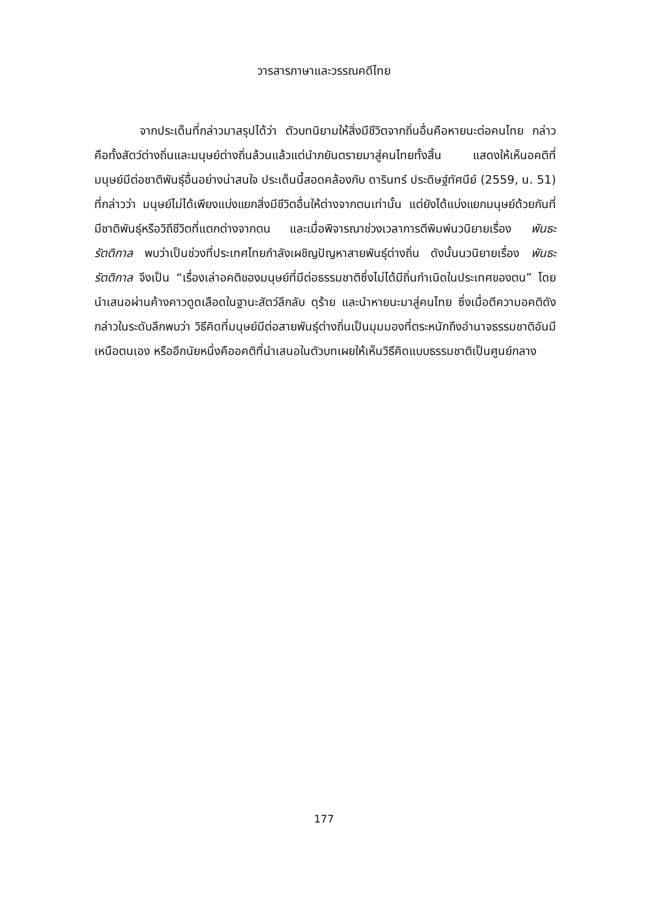วารสารภาษาและวรรณคดีไทย
จากประเด็นที่กล่าวมาสรุปได้ว่า ตัวบทนิยามให้สิ่งมีชีวิตจากถิ่นอื่นคือหายนะต่อคนไทย กล่าวคือทั้งสัตว์ต่างถิ่นและมนุษย์ต่างถิ่นล้วนแล้วแต่นำภยันตรายมาสู่คนไทยทั้งสิ้น แสดงให้เห็นอคติที่มนุษย์มีต่อชาติพันธุ์อื่นอย่างน่าสนใจ ประเด็นนี้สอดคล้องกับ ดารินทร์ ประดิษฐ์ทัศนีย์ (2559, น. 51) ที่กล่าวว่า มนุษย์ไม่ได้เพียงแบ่งแยกสิ่งมีชีวิตอื่นให้ต่างจากตนเท่านั้น แต่ยังได้แบ่งแยกมนุษย์ด้วยกันที่มีชาติพันธุ์หรือวิถีชีวิตที่แตกต่างจากตน และเมื่อพิจารณาช่วงเวลาการตีพิมพ์นวนิยายเรื่อง พันธะรัตติกาล พบว่าเป็นช่วงที่ประเทศไทยกำลังเผชิญปัญหาสายพันธุ์ต่างถิ่น ดังนั้นนวนิยายเรื่อง พันธะรัตติกาล จึงเป็น “เรื่องเล่าอคติของมนุษย์ที่มีต่อธรรมชาติซึ่งไม่ได้มีถิ่นกำเนิดในประเทศของตน” โดยนำเสนอผ่านค้างคาวดูดเลือดในฐานะสัตว์ลึกลับ ดุร้าย และนำหายนะมาสู่คนไทย ซึ่งเมื่อตีความอคติดังกล่าวในระดับลึกพบว่า วิธีคิดที่มนุษย์มีต่อสายพันธุ์ต่างถิ่นเป็นมุมมองที่ตระหนักถึงอำนาจธรรมชาติอันมีเหนือตนเอง หรืออีกนัยหนึ่งคืออคติที่นำเสนอในตัวบทเผยให้เห็นวิธีคิดแบบธรรมชาติเป็นศูนย์กลาง
177